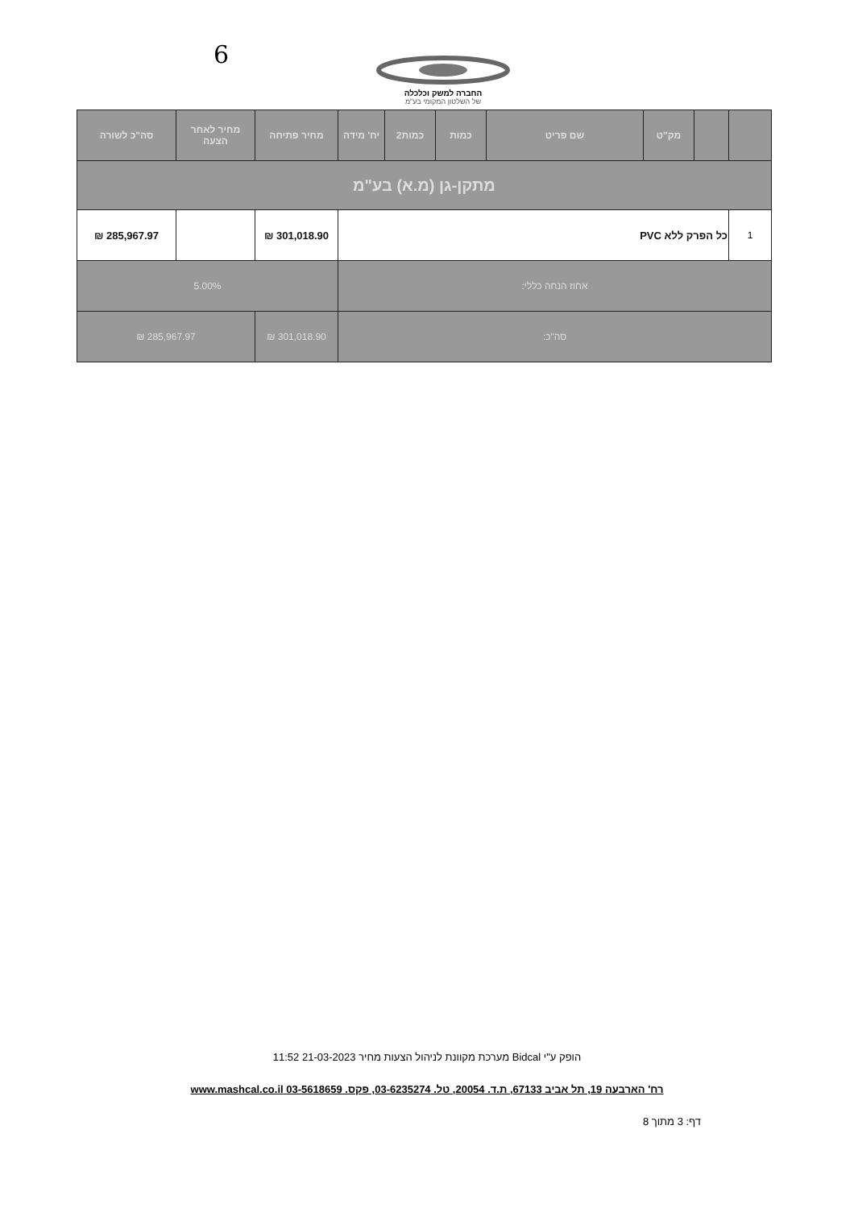6
החברה למשק וכלכלה
של השלטון המקומי בע"מ
| | | מק"ט | שם פריט | כמות | כמות2 | יח' מידה | מחיר פתיחה | מחיר לאחר הצעה | סה"כ לשורה |
| --- | --- | --- | --- | --- | --- | --- | --- | --- | --- |
| מתקן-גן (מ.א) בע"מ | | | | | | | | | |
| 1 | כל הפרק ללא PVC | | | | | | 301,018.90 ₪ | | 285,967.97 ₪ |
| אחוז הנחה כללי: | | | | | | | 5.00% | | |
| סה"כ: | | | | | | | 301,018.90 ₪ | 285,967.97 ₪ | |
הופק ע"י Bidcal מערכת מקוונת לניהול הצעות מחיר 21-03-2023 11:52
רח' הארבעה 19, תל אביב 67133, ת.ד. 20054, טל. 03-6235274, פקס. 03-5618659 www.mashcal.co.il
דף: 3 מתוך 8